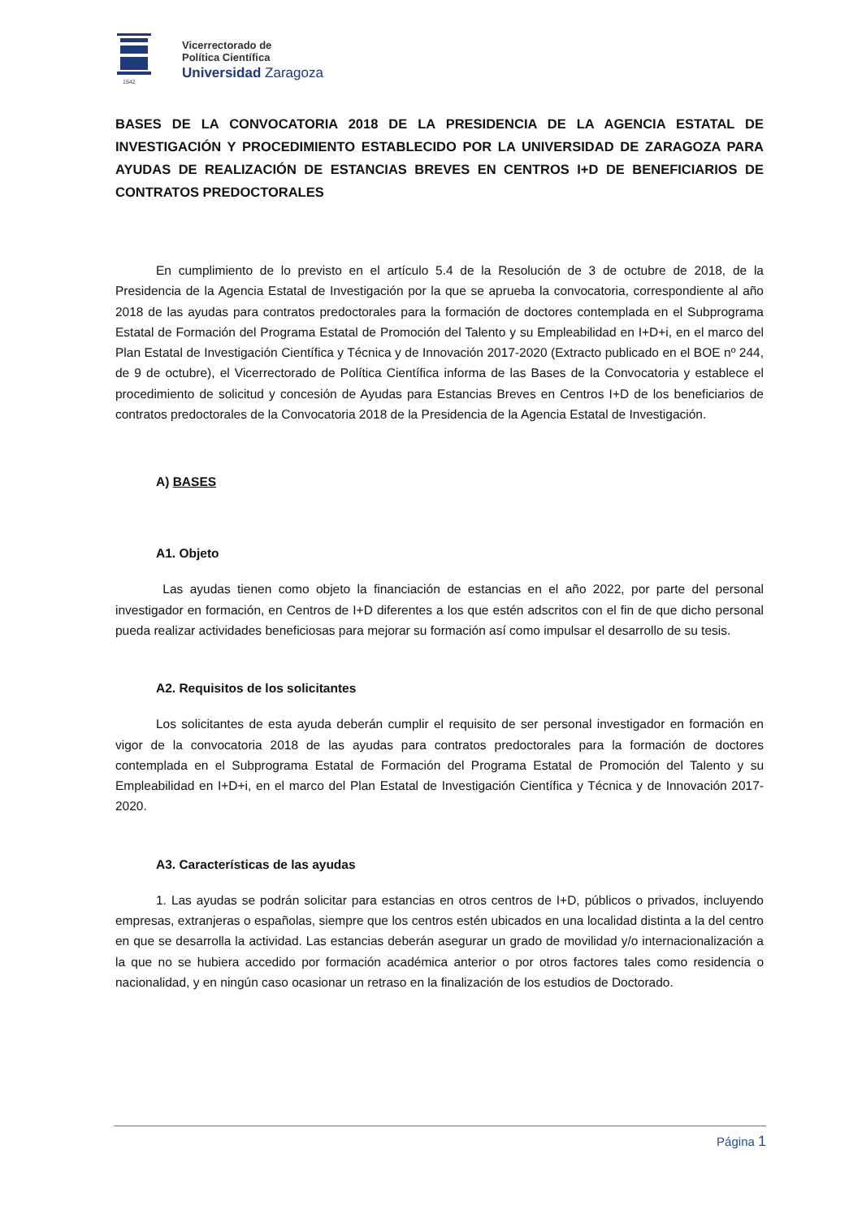1542
Vicerrectorado de
Política Científica
Universidad Zaragoza
BASES DE LA CONVOCATORIA 2018 DE LA PRESIDENCIA DE LA AGENCIA ESTATAL DE INVESTIGACIÓN Y PROCEDIMIENTO ESTABLECIDO POR LA UNIVERSIDAD DE ZARAGOZA PARA AYUDAS DE REALIZACIÓN DE ESTANCIAS BREVES EN CENTROS I+D DE BENEFICIARIOS DE CONTRATOS PREDOCTORALES
En cumplimiento de lo previsto en el artículo 5.4 de la Resolución de 3 de octubre de 2018, de la Presidencia de la Agencia Estatal de Investigación por la que se aprueba la convocatoria, correspondiente al año 2018 de las ayudas para contratos predoctorales para la formación de doctores contemplada en el Subprograma Estatal de Formación del Programa Estatal de Promoción del Talento y su Empleabilidad en I+D+i, en el marco del Plan Estatal de Investigación Científica y Técnica y de Innovación 2017-2020 (Extracto publicado en el BOE nº 244, de 9 de octubre), el Vicerrectorado de Política Científica informa de las Bases de la Convocatoria y establece el procedimiento de solicitud y concesión de Ayudas para Estancias Breves en Centros I+D de los beneficiarios de contratos predoctorales de la Convocatoria 2018 de la Presidencia de la Agencia Estatal de Investigación.
A) BASES
A1. Objeto
Las ayudas tienen como objeto la financiación de estancias en el año 2022, por parte del personal investigador en formación, en Centros de I+D diferentes a los que estén adscritos con el fin de que dicho personal pueda realizar actividades beneficiosas para mejorar su formación así como impulsar el desarrollo de su tesis.
A2. Requisitos de los solicitantes
Los solicitantes de esta ayuda deberán cumplir el requisito de ser personal investigador en formación en vigor de la convocatoria 2018 de las ayudas para contratos predoctorales para la formación de doctores contemplada en el Subprograma Estatal de Formación del Programa Estatal de Promoción del Talento y su Empleabilidad en I+D+i, en el marco del Plan Estatal de Investigación Científica y Técnica y de Innovación 2017-2020.
A3. Características de las ayudas
1. Las ayudas se podrán solicitar para estancias en otros centros de I+D, públicos o privados, incluyendo empresas, extranjeras o españolas, siempre que los centros estén ubicados en una localidad distinta a la del centro en que se desarrolla la actividad. Las estancias deberán asegurar un grado de movilidad y/o internacionalización a la que no se hubiera accedido por formación académica anterior o por otros factores tales como residencia o nacionalidad, y en ningún caso ocasionar un retraso en la finalización de los estudios de Doctorado.
Página 1